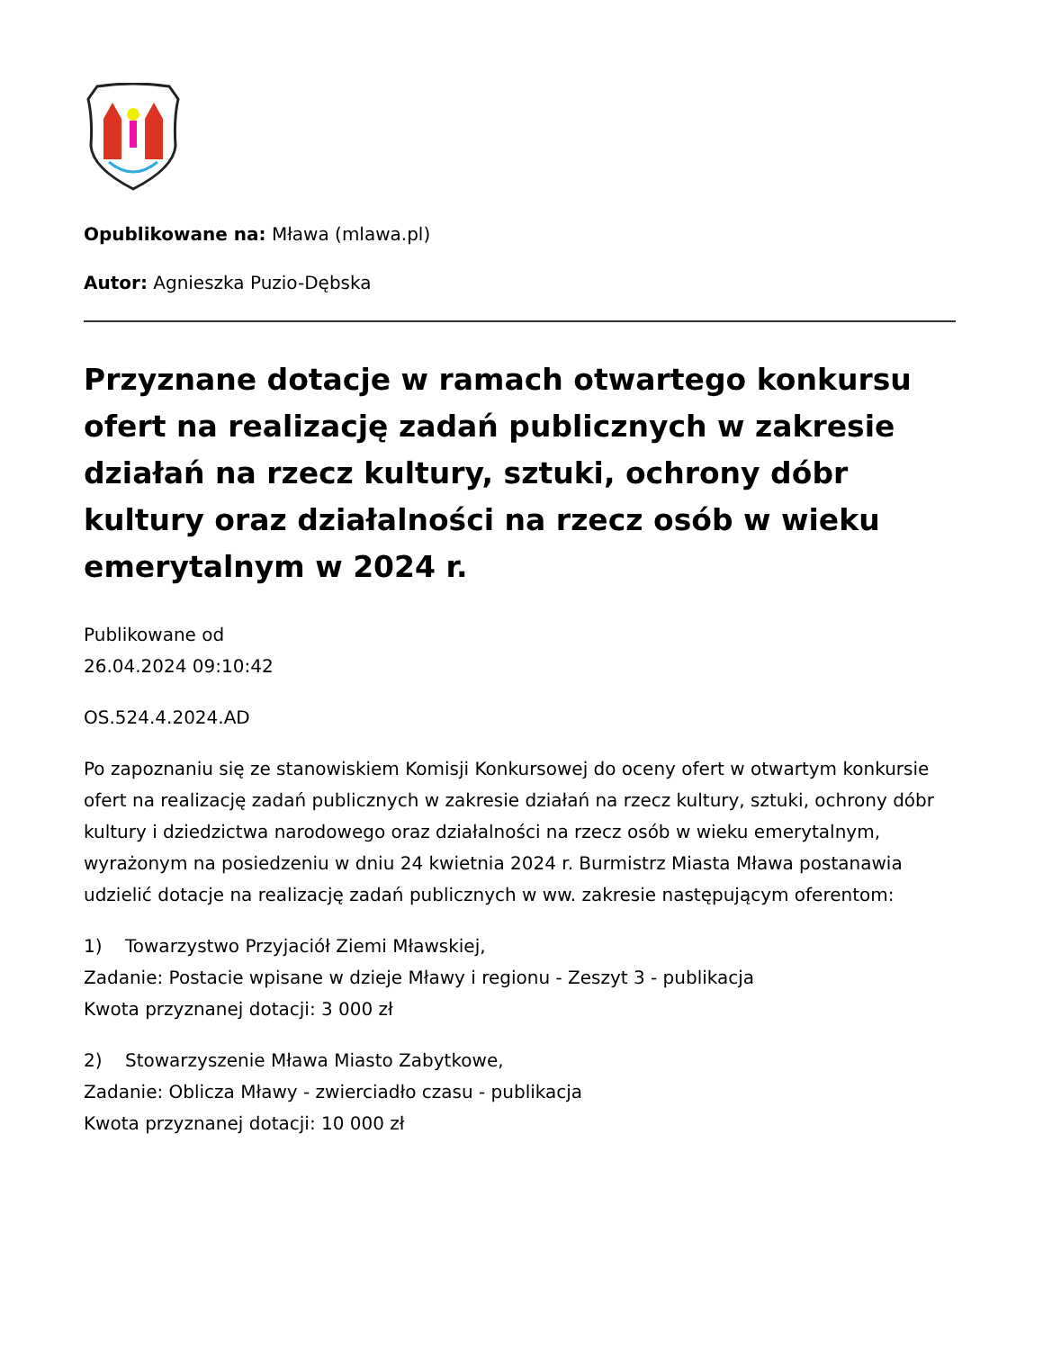Opublikowane na: Mława (mlawa.pl)
Autor: Agnieszka Puzio-Dębska
Przyznane dotacje w ramach otwartego konkursu ofert na realizację zadań publicznych w zakresie działań na rzecz kultury, sztuki, ochrony dóbr kultury oraz działalności na rzecz osób w wieku emerytalnym w 2024 r.
Publikowane od
26.04.2024 09:10:42
OS.524.4.2024.AD
Po zapoznaniu się ze stanowiskiem Komisji Konkursowej do oceny ofert w otwartym konkursie ofert na realizację zadań publicznych w zakresie działań na rzecz kultury, sztuki, ochrony dóbr kultury i dziedzictwa narodowego oraz działalności na rzecz osób w wieku emerytalnym, wyrażonym na posiedzeniu w dniu 24 kwietnia 2024 r. Burmistrz Miasta Mława postanawia udzielić dotacje na realizację zadań publicznych w ww. zakresie następującym oferentom:
1) Towarzystwo Przyjaciół Ziemi Mławskiej,
Zadanie: Postacie wpisane w dzieje Mławy i regionu - Zeszyt 3 - publikacja
Kwota przyznanej dotacji: 3 000 zł
2) Stowarzyszenie Mława Miasto Zabytkowe,
Zadanie: Oblicza Mławy - zwierciadło czasu - publikacja
Kwota przyznanej dotacji: 10 000 zł